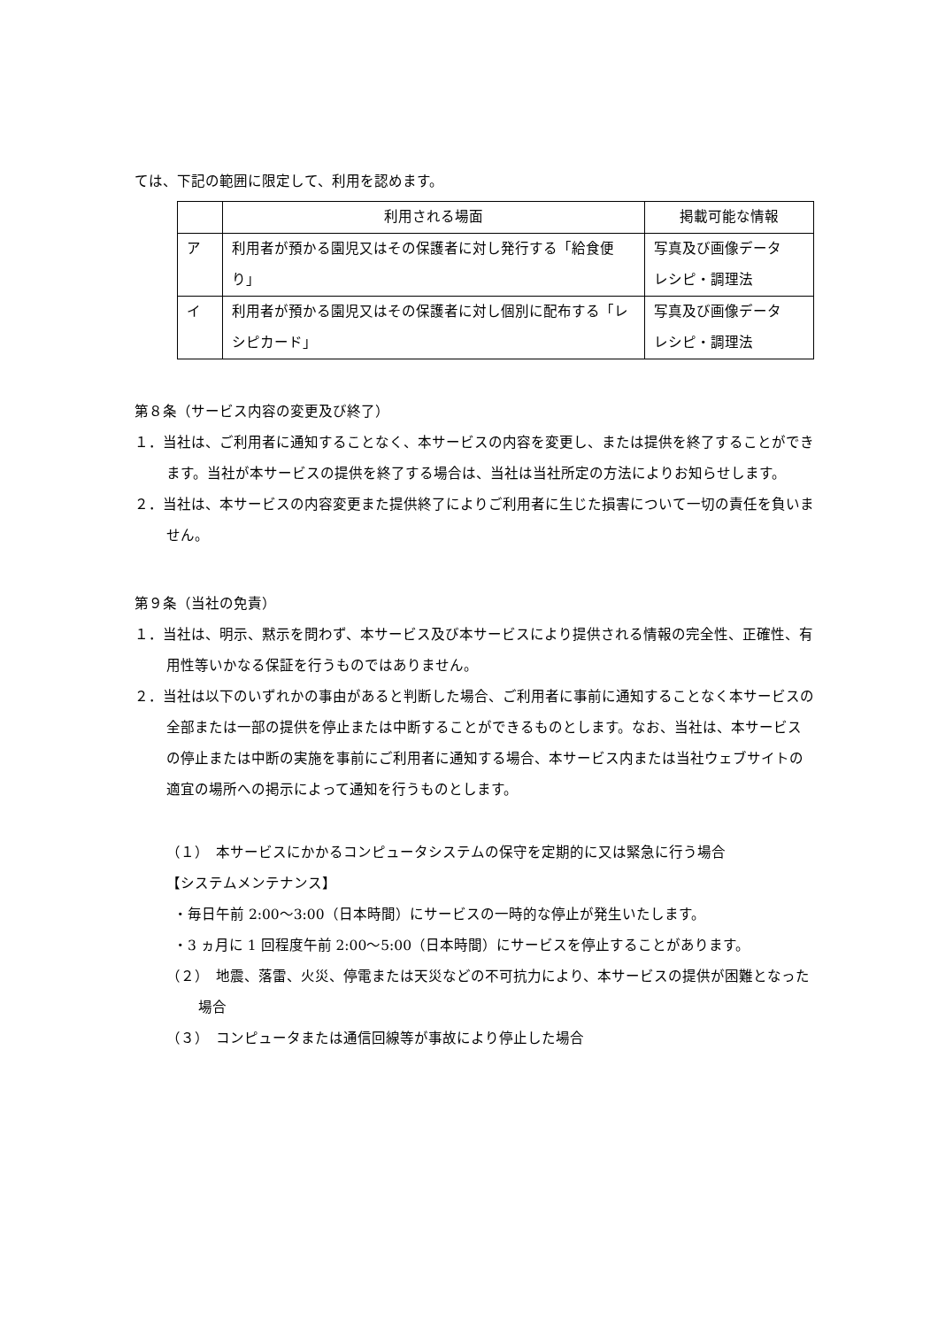ては、下記の範囲に限定して、利用を認めます。
| | 利用される場面 | 掲載可能な情報 |
| --- | --- | --- |
| ア | 利用者が預かる園児又はその保護者に対し発行する「給食便り」 | 写真及び画像データ レシピ・調理法 |
| イ | 利用者が預かる園児又はその保護者に対し個別に配布する「レシピカード」 | 写真及び画像データ レシピ・調理法 |
第８条（サービス内容の変更及び終了）
１．当社は、ご利用者に通知することなく、本サービスの内容を変更し、または提供を終了することができます。当社が本サービスの提供を終了する場合は、当社は当社所定の方法によりお知らせします。
２．当社は、本サービスの内容変更また提供終了によりご利用者に生じた損害について一切の責任を負いません。
第９条（当社の免責）
１．当社は、明示、黙示を問わず、本サービス及び本サービスにより提供される情報の完全性、正確性、有用性等いかなる保証を行うものではありません。
２．当社は以下のいずれかの事由があると判断した場合、ご利用者に事前に通知することなく本サービスの全部または一部の提供を停止または中断することができるものとします。なお、当社は、本サービスの停止または中断の実施を事前にご利用者に通知する場合、本サービス内または当社ウェブサイトの適宜の場所への掲示によって通知を行うものとします。
（１）　本サービスにかかるコンピュータシステムの保守を定期的に又は緊急に行う場合
【システムメンテナンス】
・毎日午前 2:00〜3:00（日本時間）にサービスの一時的な停止が発生いたします。
・3 ヵ月に 1 回程度午前 2:00〜5:00（日本時間）にサービスを停止することがあります。
（２）　地震、落雷、火災、停電または天災などの不可抗力により、本サービスの提供が困難となった場合
（３）　コンピュータまたは通信回線等が事故により停止した場合